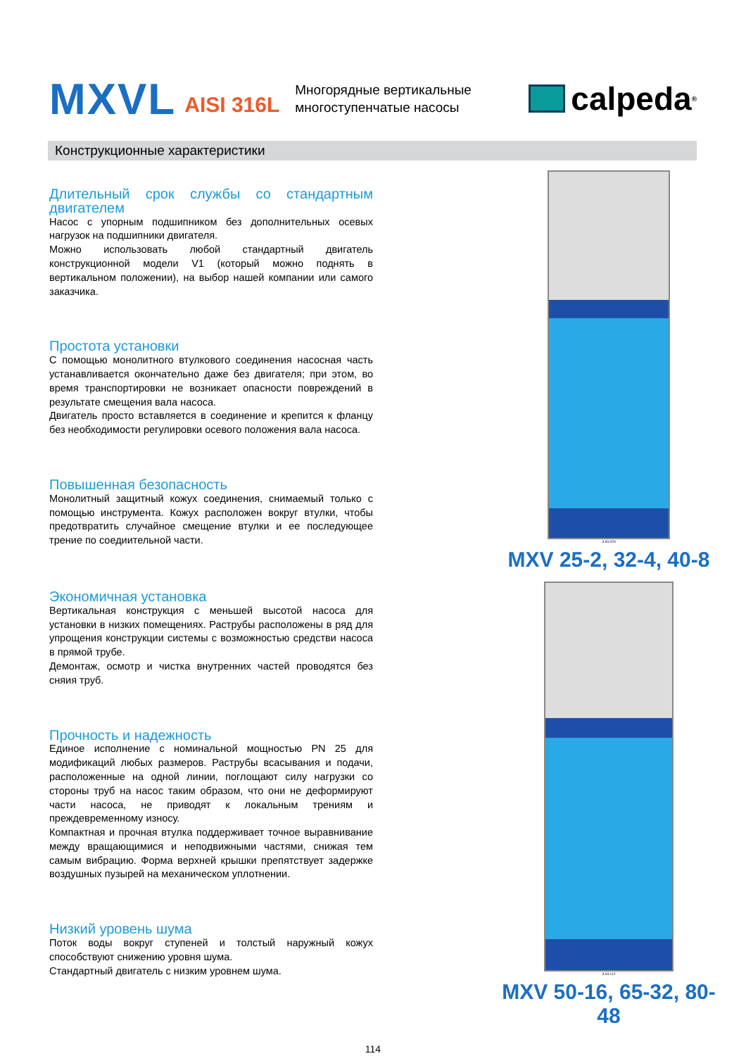MXVL AISI 316L
Многорядные вертикальные
многоступенчатые насосы
calpeda<sup>®</sup>
Конструкционные характеристики
Длительный срок службы со стандартным двигателем
Насос с упорным подшипником без дополнительных осевых нагрузок на подшипники двигателя.
Можно использовать любой стандартный двигатель конструкционной модели V1 (который можно поднять в вертикальном положении), на выбор нашей компании или самого заказчика.
Простота установки
С помощью монолитного втулкового соединения насосная часть устанавливается окончательно даже без двигателя; при этом, во время транспортировки не возникает опасности повреждений в результате смещения вала насоса.
Двигатель просто вставляется в соединение и крепится к фланцу без необходимости регулировки осевого положения вала насоса.
Повышенная безопасность
Монолитный защитный кожух соединения, снимаемый только с помощью инструмента. Кожух расположен вокруг втулки, чтобы предотвратить случайное смещение втулки и ее последующее трение по соедиительной части.
Экономичная установка
Вертикальная конструкция с меньшей высотой насоса для установки в низких помещениях. Раструбы расположены в ряд для упрощения конструкции системы с возможностью средстви насоса в прямой трубе.
Демонтаж, осмотр и чистка внутренних частей проводятся без сняия труб.
Прочность и надежность
Единое исполнение с номинальной мощностью PN 25 для модификаций любых размеров. Раструбы всасывания и подачи, расположенные на одной линии, поглощают силу нагрузки со стороны труб на насос таким образом, что они не деформируют части насоса, не приводят к локальным трениям и преждевременному износу.
Компактная и прочная втулка поддерживает точное выравнивание между вращающимися и неподвижными частями, снижая тем самым вибрацию. Форма верхней крышки препятствует задержке воздушных пузырей на механическом уплотнении.
Низкий уровень шума
Поток воды вокруг ступеней и толстый наружный кожух способствуют снижению уровня шума.
Стандартный двигатель с низким уровнем шума.
3.93.029
MXV 25-2, 32-4, 40-8
3.93.112
MXV 50-16, 65-32, 80-48
114